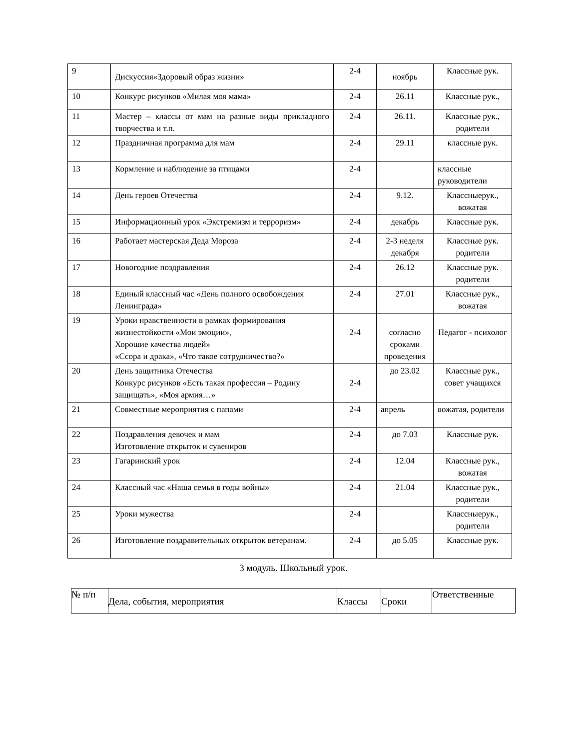| 9 | Дискуссия«Здоровый образ жизни» | 2-4 | ноябрь | Классные рук. |
| 10 | Конкурс рисунков «Милая моя мама» | 2-4 | 26.11 | Классные рук., |
| 11 | Мастер – классы от мам на разные виды прикладного творчества и т.п. | 2-4 | 26.11. | Классные рук., родители |
| 12 | Праздничная программа для мам | 2-4 | 29.11 | классные рук. |
| 13 | Кормление и наблюдение за птицами | 2-4 | | классные руководители |
| 14 | День героев Отечества | 2-4 | 9.12. | Классныерук., вожатая |
| 15 | Информационный урок «Экстремизм и терроризм» | 2-4 | декабрь | Классные рук. |
| 16 | Работает мастерская Деда Мороза | 2-4 | 2-3 неделя декабря | Классные рук. родители |
| 17 | Новогодние поздравления | 2-4 | 26.12 | Классные рук. родители |
| 18 | Единый классный час «День полного освобождения Ленинграда» | 2-4 | 27.01 | Классные рук., вожатая |
| 19 | Уроки нравственности в рамках формирования жизнестойкости «Мои эмоции», Хорошие качества людей» «Ссора и драка», «Что такое сотрудничество?» | 2-4 | согласно сроками проведения | Педагог - психолог |
| 20 | День защитника Отечества Конкурс рисунков «Есть такая профессия – Родину защищать», «Моя армия…» | 2-4 | до 23.02 | Классные рук., совет учащихся |
| 21 | Совместные мероприятия с папами | 2-4 | апрель | вожатая, родители |
| 22 | Поздравления девочек и мам Изготовление открыток и сувениров | 2-4 | до 7.03 | Классные рук. |
| 23 | Гагаринский урок | 2-4 | 12.04 | Классные рук., вожатая |
| 24 | Классный час «Наша семья в годы войны» | 2-4 | 21.04 | Классные рук., родители |
| 25 | Уроки мужества | 2-4 | | Классныерук., родители |
| 26 | Изготовление поздравительных открыток ветеранам. | 2-4 | до 5.05 | Классные рук. |
3 модуль. Школьный урок.
| № п/п | Дела, события, мероприятия | Классы | Сроки | Ответственные |
| --- | --- | --- | --- | --- |